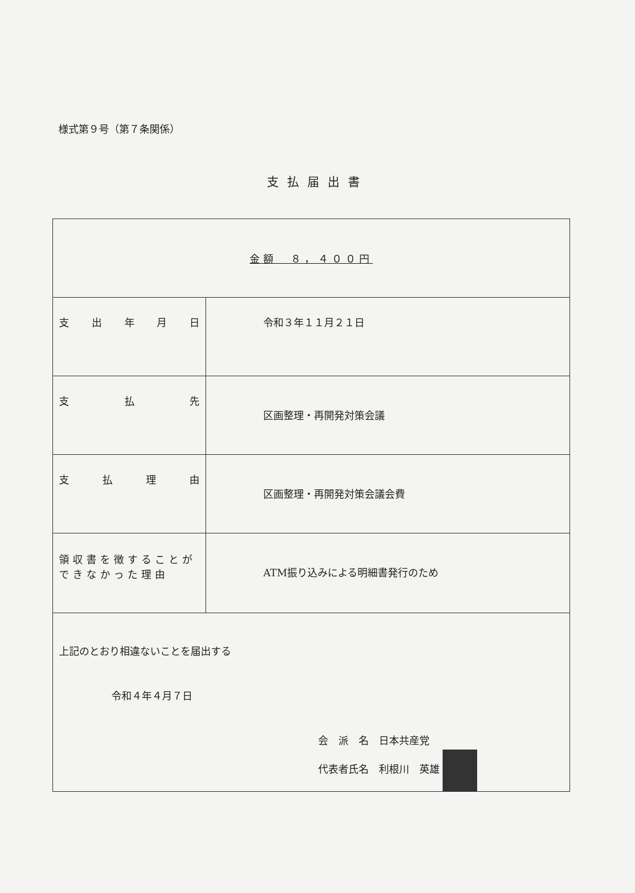様式第９号（第７条関係）
支払届出書
| 金額 ８，４００円 | |
| 支 出 年 月 日 | 令和３年１１月２１日 |
| 支 払 先 | 区画整理・再開発対策会議 |
| 支 払 理 由 | 区画整理・再開発対策会議会費 |
| 領収書を徴することが できなかった理由 | ATM振り込みによる明細書発行のため |
| 上記のとおり相違ないことを届出する 令和４年４月７日 会 派 名 日本共産党 代表者氏名 利根川 英雄 | |